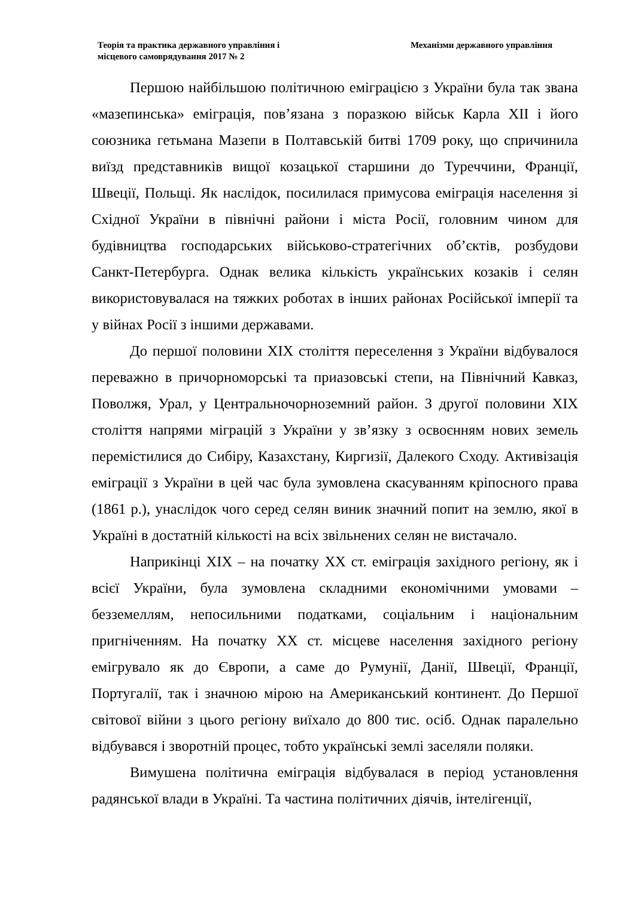Теорія та практика державного управління і
місцевого самоврядування 2017 № 2
Механізми державного управління
Першою найбільшою політичною еміграцією з України була так звана «мазепинська» еміграція, пов’язана з поразкою військ Карла XII і його союзника гетьмана Мазепи в Полтавській битві 1709 року, що спричинила виїзд представників вищої козацької старшини до Туреччини, Франції, Швеції, Польщі. Як наслідок, посилилася примусова еміграція населення зі Східної України в північні райони і міста Росії, головним чином для будівництва господарських військово-стратегічних об’єктів, розбудови Санкт-Петербурга. Однак велика кількість українських козаків і селян використовувалася на тяжких роботах в інших районах Російської імперії та у війнах Росії з іншими державами.
До першої половини XIX століття переселення з України відбувалося переважно в причорноморські та приазовські степи, на Північний Кавказ, Поволжя, Урал, у Центральночорноземний район. З другої половини XIX століття напрями міграцій з України у зв’язку з освоєнням нових земель перемістилися до Сибіру, Казахстану, Киргизії, Далекого Сходу. Активізація еміграції з України в цей час була зумовлена скасуванням кріпосного права (1861 р.), унаслідок чого серед селян виник значний попит на землю, якої в Україні в достатній кількості на всіх звільнених селян не вистачало.
Наприкінці XIX – на початку XX ст. еміграція західного регіону, як і всієї України, була зумовлена складними економічними умовами – безземеллям, непосильними податками, соціальним і національним пригніченням. На початку XX ст. місцеве населення західного регіону емігрувало як до Європи, а саме до Румунії, Данії, Швеції, Франції, Португалії, так і значною мірою на Американський континент. До Першої світової війни з цього регіону виїхало до 800 тис. осіб. Однак паралельно відбувався і зворотній процес, тобто українські землі заселяли поляки.
Вимушена політична еміграція відбувалася в період установлення радянської влади в Україні. Та частина політичних діячів, інтелігенції,